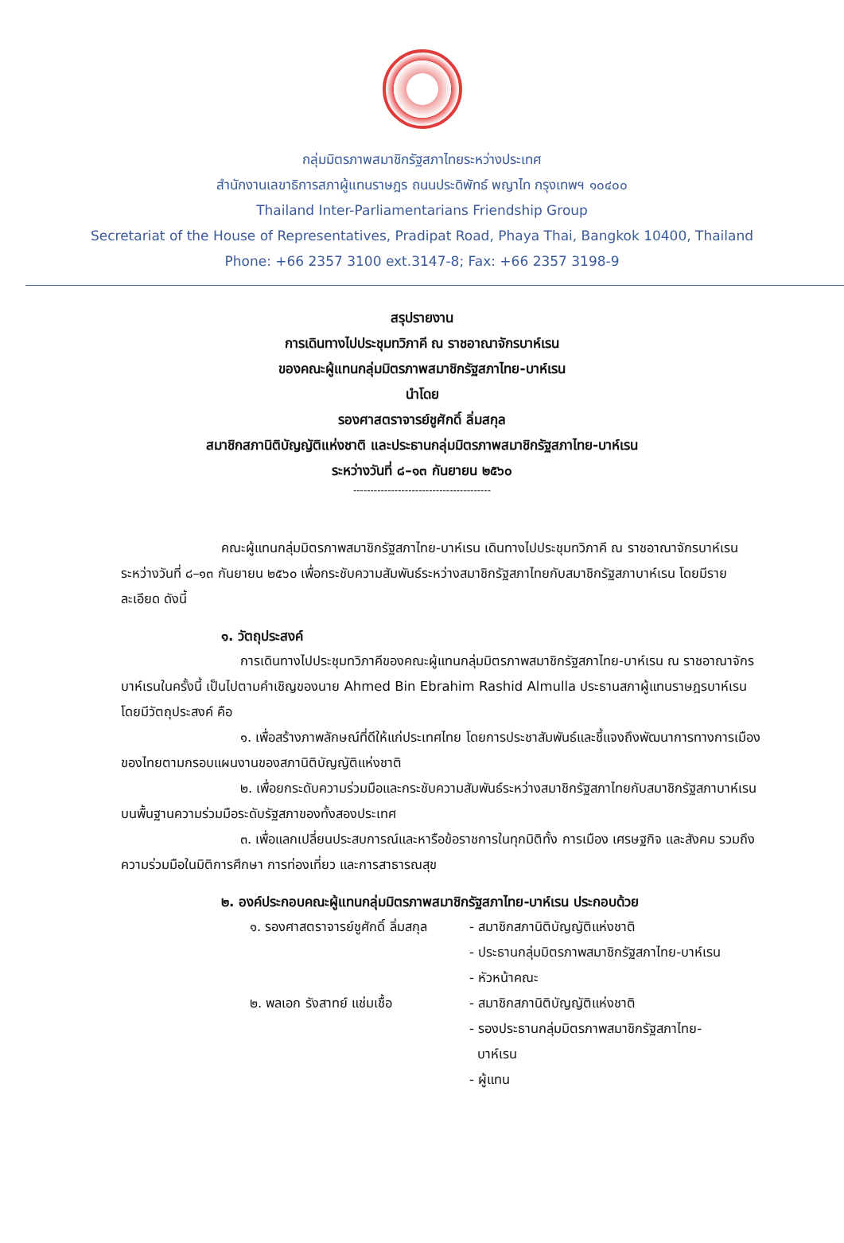กลุ่มมิตรภาพสมาชิกรัฐสภาไทยระหว่างประเทศ
สำนักงานเลขาธิการสภาผู้แทนราษฎร ถนนประดิพัทธ์ พญาไท กรุงเทพฯ ๑๐๔๐๐
Thailand Inter-Parliamentarians Friendship Group
Secretariat of the House of Representatives, Pradipat Road, Phaya Thai, Bangkok 10400, Thailand
Phone: +66 2357 3100 ext.3147-8; Fax: +66 2357 3198-9
สรุปรายงาน
การเดินทางไปประชุมทวิภาคี ณ ราชอาณาจักรบาห์เรน
ของคณะผู้แทนกลุ่มมิตรภาพสมาชิกรัฐสภาไทย-บาห์เรน
นำโดย
รองศาสตราจารย์ชูศักดิ์ ลิ่มสกุล
สมาชิกสภานิติบัญญัติแห่งชาติ และประธานกลุ่มมิตรภาพสมาชิกรัฐสภาไทย-บาห์เรน
ระหว่างวันที่ ๘–๑๓ กันยายน ๒๕๖๐
----------------------------------------
คณะผู้แทนกลุ่มมิตรภาพสมาชิกรัฐสภาไทย-บาห์เรน เดินทางไปประชุมทวิภาคี ณ ราชอาณาจักรบาห์เรน ระหว่างวันที่ ๘–๑๓ กันยายน ๒๕๖๐ เพื่อกระชับความสัมพันธ์ระหว่างสมาชิกรัฐสภาไทยกับสมาชิกรัฐสภาบาห์เรน โดยมีรายละเอียด ดังนี้
๑. วัตถุประสงค์
การเดินทางไปประชุมทวิภาคีของคณะผู้แทนกลุ่มมิตรภาพสมาชิกรัฐสภาไทย-บาห์เรน ณ ราชอาณาจักรบาห์เรนในครั้งนี้ เป็นไปตามคำเชิญของนาย Ahmed Bin Ebrahim Rashid Almulla ประธานสภาผู้แทนราษฎรบาห์เรน โดยมีวัตถุประสงค์ คือ
๑. เพื่อสร้างภาพลักษณ์ที่ดีให้แก่ประเทศไทย โดยการประชาสัมพันธ์และชี้แจงถึงพัฒนาการทางการเมืองของไทยตามกรอบแผนงานของสภานิติบัญญัติแห่งชาติ
๒. เพื่อยกระดับความร่วมมือและกระชับความสัมพันธ์ระหว่างสมาชิกรัฐสภาไทยกับสมาชิกรัฐสภาบาห์เรน บนพื้นฐานความร่วมมือระดับรัฐสภาของทั้งสองประเทศ
๓. เพื่อแลกเปลี่ยนประสบการณ์และหารือข้อราชการในทุกมิติทั้ง การเมือง เศรษฐกิจ และสังคม รวมถึงความร่วมมือในมิติการศึกษา การท่องเที่ยว และการสาธารณสุข
๒. องค์ประกอบคณะผู้แทนกลุ่มมิตรภาพสมาชิกรัฐสภาไทย-บาห์เรน ประกอบด้วย
๑. รองศาสตราจารย์ชูศักดิ์ ลิ่มสกุล
- สมาชิกสภานิติบัญญัติแห่งชาติ
- ประธานกลุ่มมิตรภาพสมาชิกรัฐสภาไทย-บาห์เรน
- หัวหน้าคณะ
๒. พลเอก รังสาทย์ แช่มเชื้อ
- สมาชิกสภานิติบัญญัติแห่งชาติ
- รองประธานกลุ่มมิตรภาพสมาชิกรัฐสภาไทย-
บาห์เรน
- ผู้แทน